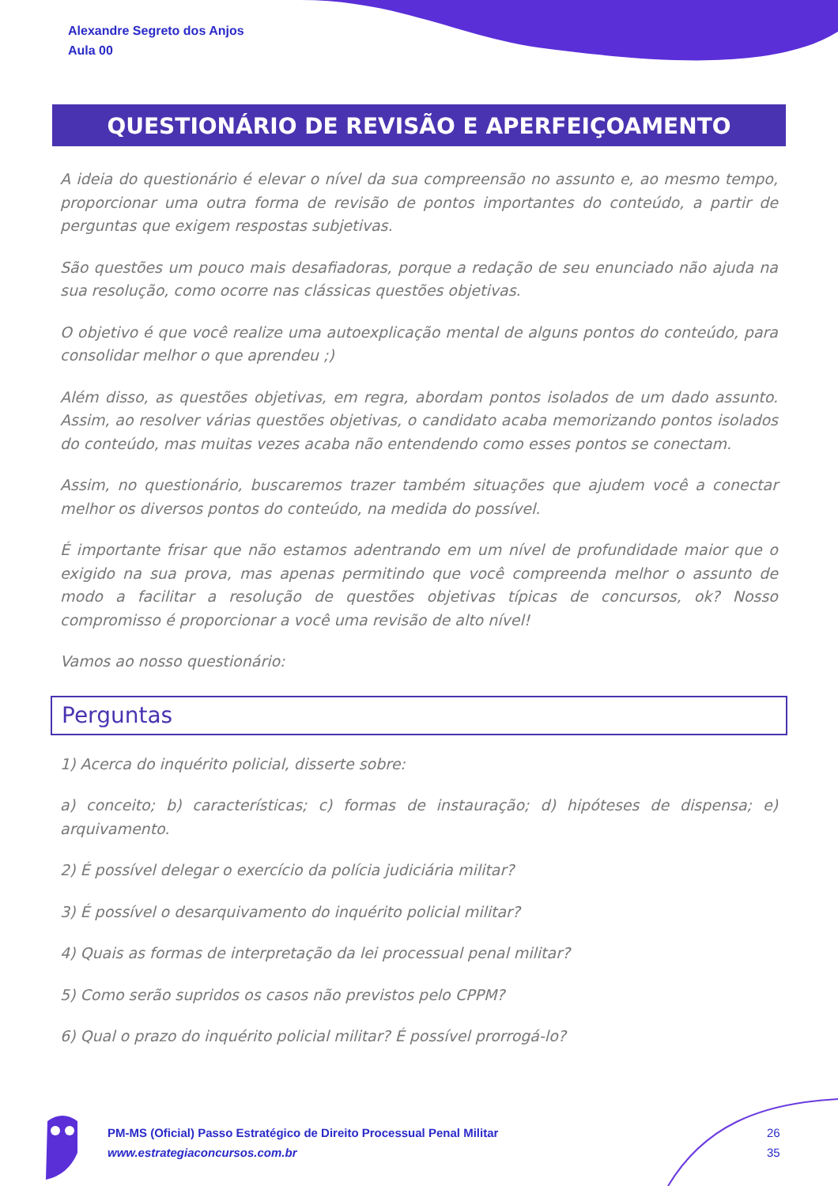Alexandre Segreto dos Anjos
Aula 00
QUESTIONÁRIO DE REVISÃO E APERFEIÇOAMENTO
A ideia do questionário é elevar o nível da sua compreensão no assunto e, ao mesmo tempo, proporcionar uma outra forma de revisão de pontos importantes do conteúdo, a partir de perguntas que exigem respostas subjetivas.
São questões um pouco mais desafiadoras, porque a redação de seu enunciado não ajuda na sua resolução, como ocorre nas clássicas questões objetivas.
O objetivo é que você realize uma autoexplicação mental de alguns pontos do conteúdo, para consolidar melhor o que aprendeu ;)
Além disso, as questões objetivas, em regra, abordam pontos isolados de um dado assunto. Assim, ao resolver várias questões objetivas, o candidato acaba memorizando pontos isolados do conteúdo, mas muitas vezes acaba não entendendo como esses pontos se conectam.
Assim, no questionário, buscaremos trazer também situações que ajudem você a conectar melhor os diversos pontos do conteúdo, na medida do possível.
É importante frisar que não estamos adentrando em um nível de profundidade maior que o exigido na sua prova, mas apenas permitindo que você compreenda melhor o assunto de modo a facilitar a resolução de questões objetivas típicas de concursos, ok? Nosso compromisso é proporcionar a você uma revisão de alto nível!
Vamos ao nosso questionário:
Perguntas
1) Acerca do inquérito policial, disserte sobre:
a) conceito; b) características; c) formas de instauração; d) hipóteses de dispensa; e) arquivamento.
2) É possível delegar o exercício da polícia judiciária militar?
3) É possível o desarquivamento do inquérito policial militar?
4) Quais as formas de interpretação da lei processual penal militar?
5) Como serão supridos os casos não previstos pelo CPPM?
6) Qual o prazo do inquérito policial militar? É possível prorrogá-lo?
PM-MS (Oficial) Passo Estratégico de Direito Processual Penal Militar
www.estrategiaconcursos.com.br
26
35